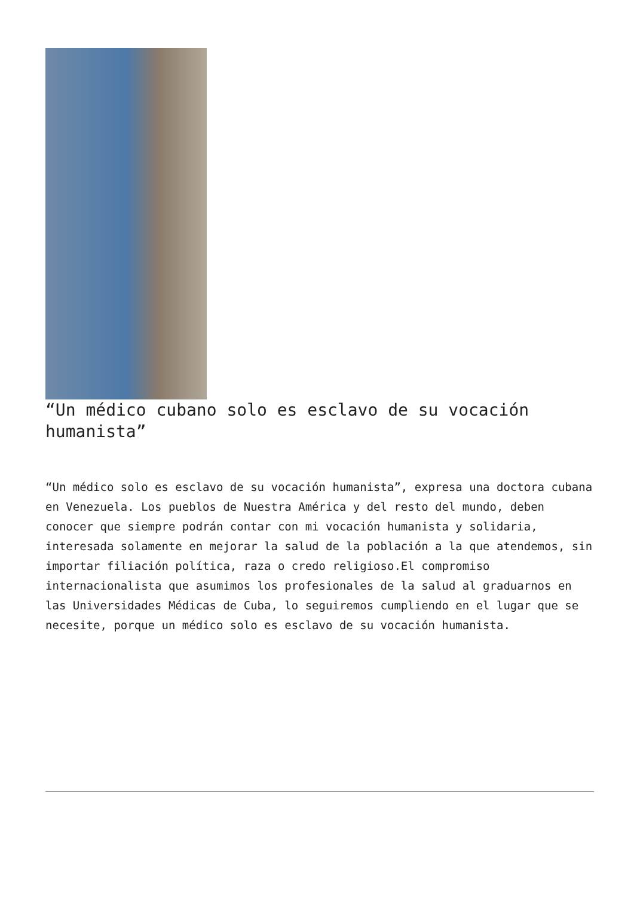“Un médico cubano solo es esclavo de su vocación humanista”
“Un médico solo es esclavo de su vocación humanista”, expresa una doctora cubana en Venezuela. Los pueblos de Nuestra América y del resto del mundo, deben conocer que siempre podrán contar con mi vocación humanista y solidaria, interesada solamente en mejorar la salud de la población a la que atendemos, sin importar filiación política, raza o credo religioso.El compromiso internacionalista que asumimos los profesionales de la salud al graduarnos en las Universidades Médicas de Cuba, lo seguiremos cumpliendo en el lugar que se necesite, porque un médico solo es esclavo de su vocación humanista.